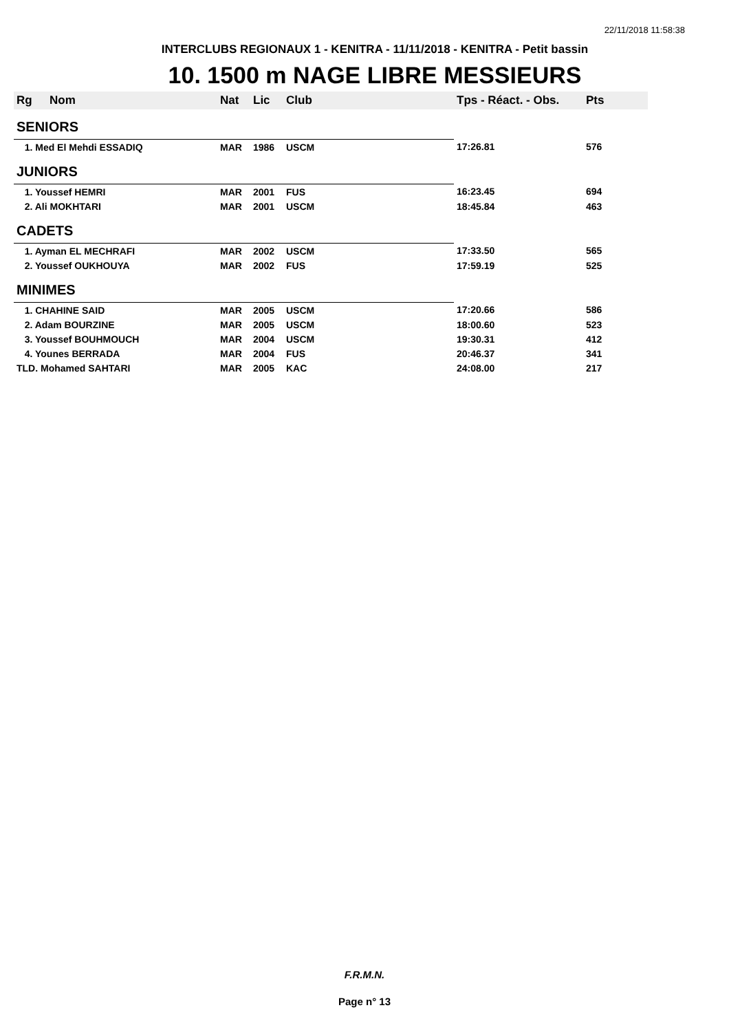22/11/2018 11:58:38
INTERCLUBS REGIONAUX 1 - KENITRA - 11/11/2018 - KENITRA - Petit bassin
10. 1500 m NAGE LIBRE MESSIEURS
| Rg | Nom | Nat | Lic | Club | Tps - Réact. - Obs. | Pts |
| --- | --- | --- | --- | --- | --- | --- |
| SENIORS | | | | | | |
| 1. Med El Mehdi ESSADIQ | | MAR | 1986 | USCM | 17:26.81 | 576 |
| JUNIORS | | | | | | |
| 1. Youssef HEMRI | | MAR | 2001 | FUS | 16:23.45 | 694 |
| 2. Ali MOKHTARI | | MAR | 2001 | USCM | 18:45.84 | 463 |
| CADETS | | | | | | |
| 1. Ayman EL MECHRAFI | | MAR | 2002 | USCM | 17:33.50 | 565 |
| 2. Youssef OUKHOUYA | | MAR | 2002 | FUS | 17:59.19 | 525 |
| MINIMES | | | | | | |
| 1. CHAHINE SAID | | MAR | 2005 | USCM | 17:20.66 | 586 |
| 2. Adam BOURZINE | | MAR | 2005 | USCM | 18:00.60 | 523 |
| 3. Youssef BOUHMOUCH | | MAR | 2004 | USCM | 19:30.31 | 412 |
| 4. Younes BERRADA | | MAR | 2004 | FUS | 20:46.37 | 341 |
| TLD. Mohamed SAHTARI | | MAR | 2005 | KAC | 24:08.00 | 217 |
F.R.M.N.
Page n° 13